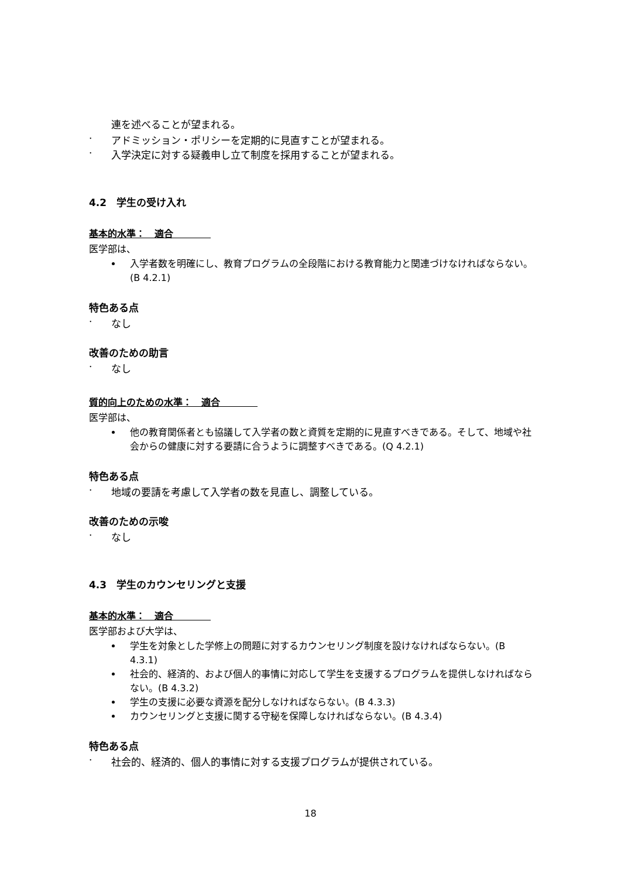連を述べることが望まれる。
· アドミッション・ポリシーを定期的に見直すことが望まれる。
· 入学決定に対する疑義申し立て制度を採用することが望まれる。
4.2　学生の受け入れ
基本的水準：　適合　　　　
医学部は、
入学者数を明確にし、教育プログラムの全段階における教育能力と関連づけなければならない。(B 4.2.1)
特色ある点
· なし
改善のための助言
· なし
質的向上のための水準：　適合　　　　
医学部は、
他の教育関係者とも協議して入学者の数と資質を定期的に見直すべきである。そして、地域や社会からの健康に対する要請に合うように調整すべきである。(Q 4.2.1)
特色ある点
· 地域の要請を考慮して入学者の数を見直し、調整している。
改善のための示唆
· なし
4.3　学生のカウンセリングと支援
基本的水準：　適合　　　　
医学部および大学は、
学生を対象とした学修上の問題に対するカウンセリング制度を設けなければならない。(B 4.3.1)
社会的、経済的、および個人的事情に対応して学生を支援するプログラムを提供しなければならない。(B 4.3.2)
学生の支援に必要な資源を配分しなければならない。(B 4.3.3)
カウンセリングと支援に関する守秘を保障しなければならない。(B 4.3.4)
特色ある点
· 社会的、経済的、個人的事情に対する支援プログラムが提供されている。
18